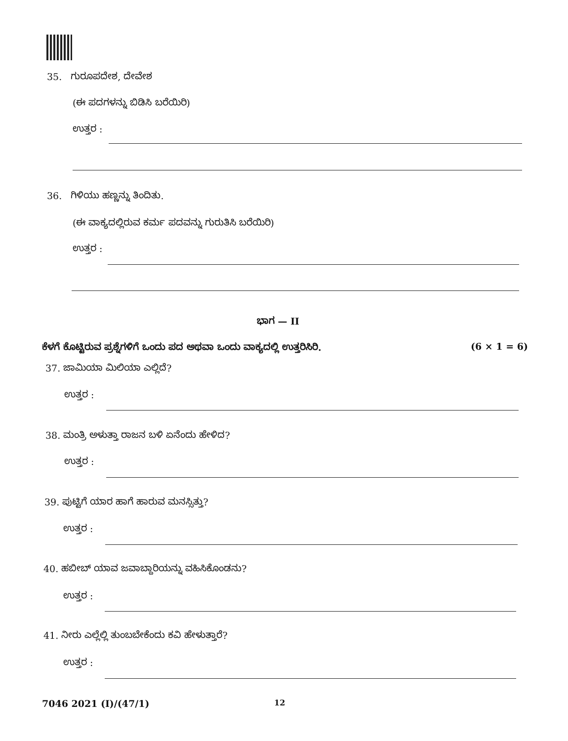35. ಗುರೂಪದೇಶ, ದೇವೇಶ
(ಈ ಪದಗಳನ್ನು ಬಿಡಿಸಿ ಬರೆಯಿರಿ)
ಉತ್ತರ :
36. ಗಿಳಿಯು ಹಣ್ಣನ್ನು ತಿಂದಿತು.
(ಈ ವಾಕ್ಯದಲ್ಲಿರುವ ಕರ್ಮ ಪದವನ್ನು ಗುರುತಿಸಿ ಬರೆಯಿರಿ)
ಉತ್ತರ :
ಭಾಗ — II
ಕೆಳಗೆ ಕೊಟ್ಟಿರುವ ಪ್ರಶ್ನೆಗಳಿಗೆ ಒಂದು ಪದ ಅಥವಾ ಒಂದು ವಾಕ್ಯದಲ್ಲಿ ಉತ್ತರಿಸಿರಿ.
(6 × 1 = 6)
37. ಜಾಮಿಯಾ ಮಿಲಿಯಾ ಎಲ್ಲಿದೆ?
ಉತ್ತರ :
38. ಮಂತ್ರಿ ಅಳುತ್ತಾ ರಾಜನ ಬಳಿ ಏನೆಂದು ಹೇಳಿದ?
ಉತ್ತರ :
39. ಪುಟ್ಟಿಗೆ ಯಾರ ಹಾಗೆ ಹಾರುವ ಮನಸ್ಸಿತ್ತು?
ಉತ್ತರ :
40. ಹಬೀಬ್ ಯಾವ ಜವಾಬ್ದಾರಿಯನ್ನು ವಹಿಸಿಕೊಂಡನು?
ಉತ್ತರ :
41. ನೀರು ಎಲ್ಲೆಲ್ಲಿ ತುಂಬಬೇಕೆಂದು ಕವಿ ಹೇಳುತ್ತಾರೆ?
ಉತ್ತರ :
7046 2021 (I)/(47/1) 12